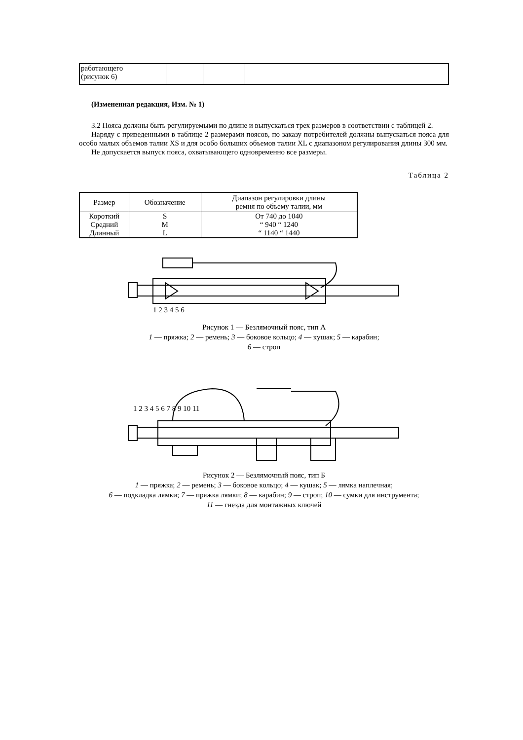| работающего (рисунок 6) | | | |
(Измененная редакция, Изм. № 1)
3.2 Пояса должны быть регулируемыми по длине и выпускаться трех размеров в соответствии с таблицей 2.
Наряду с приведенными в таблице 2 размерами поясов, по заказу потребителей должны выпускаться пояса для особо малых объемов талии XS и для особо больших объемов талии XL с диапазоном регулирования длины 300 мм.
Не допускается выпуск пояса, охватывающего одновременно все размеры.
Таблица 2
| Размер | Обозначение | Диапазон регулировки длины ремня по объему талии, мм |
| --- | --- | --- |
| Короткий | S | От 740 до 1040 |
| Средний | M | “ 940 “ 1240 |
| Длинный | L | “ 1140 “ 1440 |
1 2 3 4 5 6
Рисунок 1 — Безлямочный пояс, тип А
1 — пряжка; 2 — ремень; 3 — боковое кольцо; 4 — кушак; 5 — карабин;
6 — строп
1 2 3 4 5 6 7 8 9 10 11
Рисунок 2 — Безлямочный пояс, тип Б
1 — пряжка; 2 — ремень; 3 — боковое кольцо; 4 — кушак; 5 — лямка наплечная;
6 — подкладка лямки; 7 — пряжка лямки; 8 — карабин; 9 — строп; 10 — сумки для инструмента;
11 — гнезда для монтажных ключей